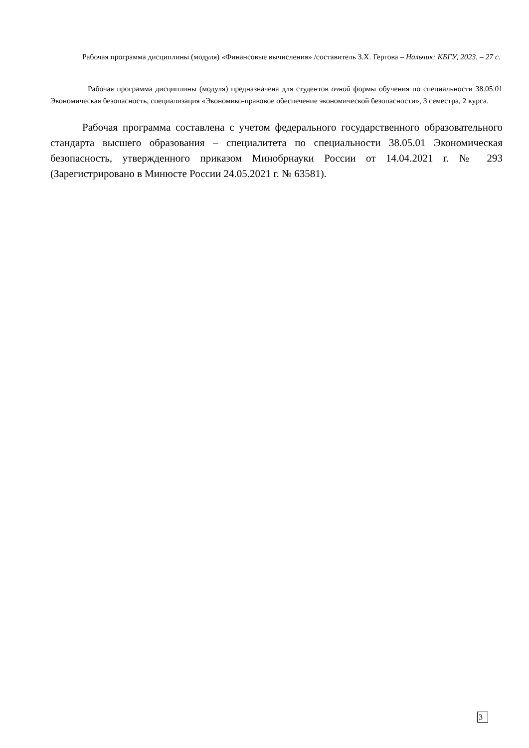Рабочая программа дисциплины (модуля) «Финансовые вычисления» /составитель З.Х. Гергова – Нальчик: КБГУ, 2023. – 27 с.
Рабочая программа дисциплины (модуля) предназначена для студентов очной формы обучения по специальности 38.05.01 Экономическая безопасность, специализация «Экономико-правовое обеспечение экономической безопасности», 3 семестра, 2 курса.
Рабочая программа составлена с учетом федерального государственного образовательного стандарта высшего образования – специалитета по специальности 38.05.01 Экономическая безопасность, утвержденного приказом Минобрнауки России от 14.04.2021 г. № 293 (Зарегистрировано в Минюсте России 24.05.2021 г. № 63581).
3